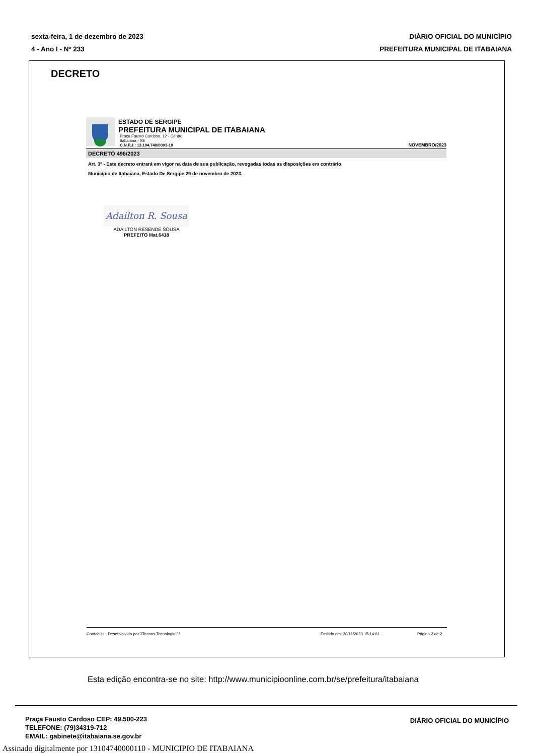sexta-feira, 1 de dezembro de 2023
4 - Ano I - Nº 233
DIÁRIO OFICIAL DO MUNICÍPIO
PREFEITURA MUNICIPAL DE ITABAIANA
DECRETO
ESTADO DE SERGIPE
PREFEITURA MUNICIPAL DE ITABAIANA
Praça Fausto Cardoso, 12 - Centro
Itabaiana - SE
C.N.P.J.: 13.104.740/0001-10 NOVEMBRO/2023
DECRETO 496/2023
Art. 3º - Este decreto entrará em vigor na data de sua publicação, revogadas todas as disposições em contrário.
Município de Itabaiana, Estado De Sergipe 29 de novembro de 2023.
Adailton R. Sousa
ADAILTON RESENDE SOUSA
PREFEITO Mat.6418
Contabilis - Desenvolvido por 3Tecnos Tecnologia / / Emitido em: 30/11/2023 15:14:01 Página 2 de 2
Esta edição encontra-se no site: http://www.municipioonline.com.br/se/prefeitura/itabaiana
Praça Fausto Cardoso CEP: 49.500-223
TELEFONE: (79)34319-712
EMAIL: gabinete@itabaiana.se.gov.br
DIÁRIO OFICIAL DO MUNICÍPIO
Assinado digitalmente por 13104740000110 - MUNICIPIO DE ITABAIANA